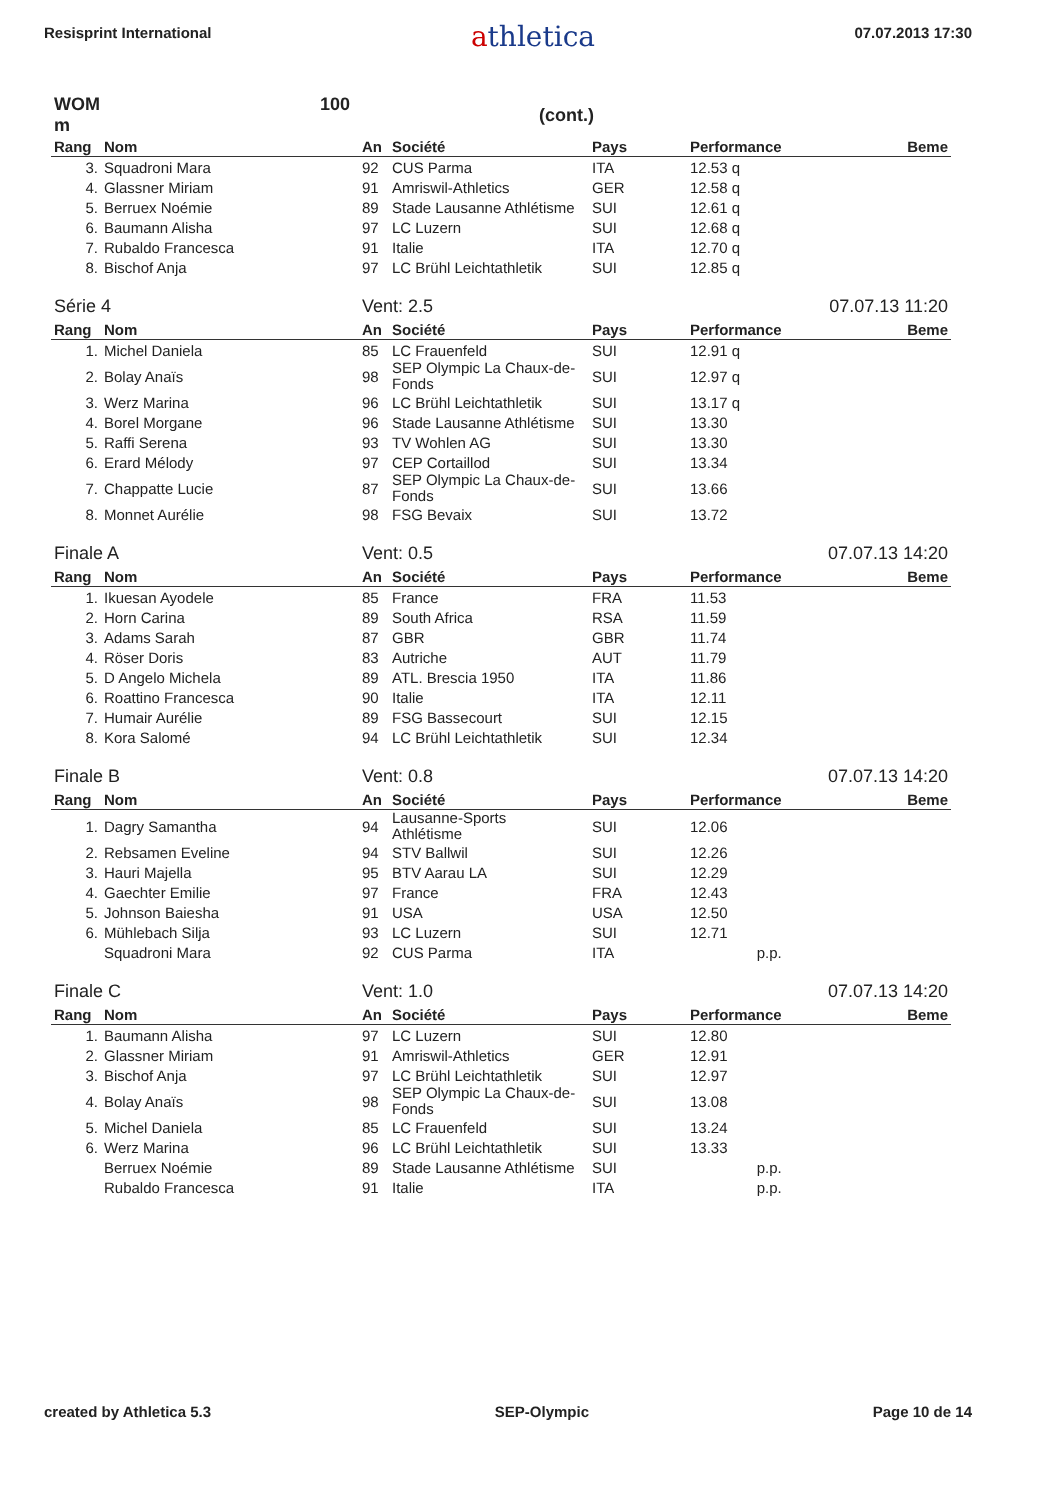Resisprint International
athletica
07.07.2013 17:30
| WOM 100 m | | (cont.) | | | | |
| Rang | Nom | An | Société | Pays | Performance | Beme |
| 3. | Squadroni Mara | 92 | CUS Parma | ITA | 12.53 q | |
| 4. | Glassner Miriam | 91 | Amriswil-Athletics | GER | 12.58 q | |
| 5. | Berruex Noémie | 89 | Stade Lausanne Athlétisme | SUI | 12.61 q | |
| 6. | Baumann Alisha | 97 | LC Luzern | SUI | 12.68 q | |
| 7. | Rubaldo Francesca | 91 | Italie | ITA | 12.70 q | |
| 8. | Bischof Anja | 97 | LC Brühl Leichtathletik | SUI | 12.85 q | |
| Série 4 | | Vent: 2.5 | | | 07.07.13 11:20 | |
| Rang | Nom | An | Société | Pays | Performance | Beme |
| 1. | Michel Daniela | 85 | LC Frauenfeld | SUI | 12.91 q | |
| 2. | Bolay Anaïs | 98 | SEP Olympic La Chaux-de-Fonds | SUI | 12.97 q | |
| 3. | Werz Marina | 96 | LC Brühl Leichtathletik | SUI | 13.17 q | |
| 4. | Borel Morgane | 96 | Stade Lausanne Athlétisme | SUI | 13.30 | |
| 5. | Raffi Serena | 93 | TV Wohlen AG | SUI | 13.30 | |
| 6. | Erard Mélody | 97 | CEP Cortaillod | SUI | 13.34 | |
| 7. | Chappatte Lucie | 87 | SEP Olympic La Chaux-de-Fonds | SUI | 13.66 | |
| 8. | Monnet Aurélie | 98 | FSG Bevaix | SUI | 13.72 | |
| Finale A | | Vent: 0.5 | | | 07.07.13 14:20 | |
| Rang | Nom | An | Société | Pays | Performance | Beme |
| 1. | Ikuesan Ayodele | 85 | France | FRA | 11.53 | |
| 2. | Horn Carina | 89 | South Africa | RSA | 11.59 | |
| 3. | Adams Sarah | 87 | GBR | GBR | 11.74 | |
| 4. | Röser Doris | 83 | Autriche | AUT | 11.79 | |
| 5. | D Angelo Michela | 89 | ATL. Brescia 1950 | ITA | 11.86 | |
| 6. | Roattino Francesca | 90 | Italie | ITA | 12.11 | |
| 7. | Humair Aurélie | 89 | FSG Bassecourt | SUI | 12.15 | |
| 8. | Kora Salomé | 94 | LC Brühl Leichtathletik | SUI | 12.34 | |
| Finale B | | Vent: 0.8 | | | 07.07.13 14:20 | |
| Rang | Nom | An | Société | Pays | Performance | Beme |
| 1. | Dagry Samantha | 94 | Lausanne-Sports Athlétisme | SUI | 12.06 | |
| 2. | Rebsamen Eveline | 94 | STV Ballwil | SUI | 12.26 | |
| 3. | Hauri Majella | 95 | BTV Aarau LA | SUI | 12.29 | |
| 4. | Gaechter Emilie | 97 | France | FRA | 12.43 | |
| 5. | Johnson Baiesha | 91 | USA | USA | 12.50 | |
| 6. | Mühlebach Silja | 93 | LC Luzern | SUI | 12.71 | |
| | Squadroni Mara | 92 | CUS Parma | ITA | p.p. | |
| Finale C | | Vent: 1.0 | | | 07.07.13 14:20 | |
| Rang | Nom | An | Société | Pays | Performance | Beme |
| 1. | Baumann Alisha | 97 | LC Luzern | SUI | 12.80 | |
| 2. | Glassner Miriam | 91 | Amriswil-Athletics | GER | 12.91 | |
| 3. | Bischof Anja | 97 | LC Brühl Leichtathletik | SUI | 12.97 | |
| 4. | Bolay Anaïs | 98 | SEP Olympic La Chaux-de-Fonds | SUI | 13.08 | |
| 5. | Michel Daniela | 85 | LC Frauenfeld | SUI | 13.24 | |
| 6. | Werz Marina | 96 | LC Brühl Leichtathletik | SUI | 13.33 | |
| | Berruex Noémie | 89 | Stade Lausanne Athlétisme | SUI | p.p. | |
| | Rubaldo Francesca | 91 | Italie | ITA | p.p. | |
created by Athletica 5.3 SEP-Olympic Page 10 de 14